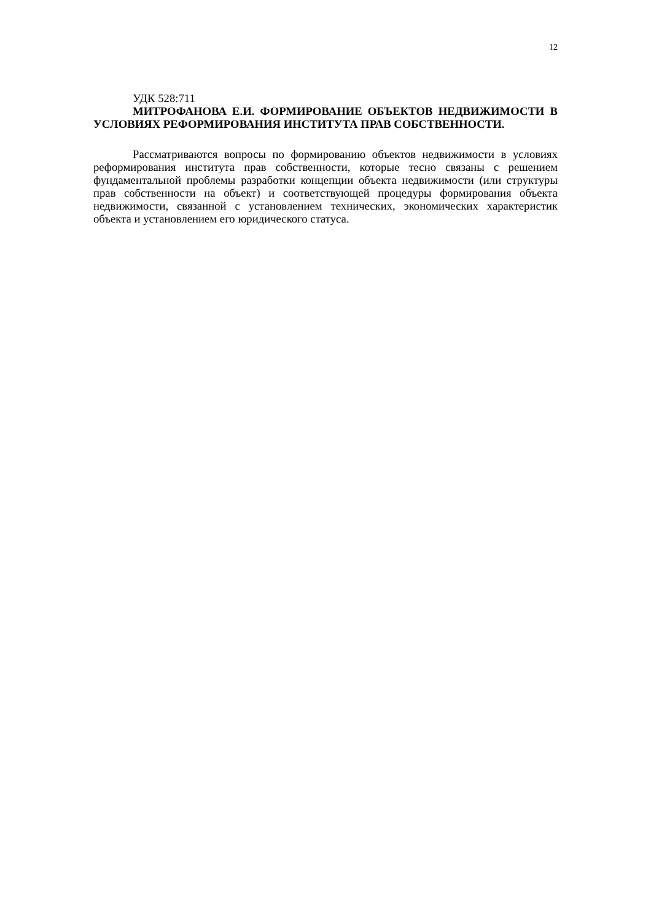12
УДК 528:711
МИТРОФАНОВА Е.И. ФОРМИРОВАНИЕ ОБЪЕКТОВ НЕДВИЖИМОСТИ В УСЛОВИЯХ РЕФОРМИРОВАНИЯ ИНСТИТУТА ПРАВ СОБСТВЕННОСТИ.
Рассматриваются вопросы по формированию объектов недвижимости в условиях реформирования института прав собственности, которые тесно связаны с решением фундаментальной проблемы разработки концепции объекта недвижимости (или структуры прав собственности на объект) и соответствующей процедуры формирования объекта недвижимости, связанной с установлением технических, экономических характеристик объекта и установлением его юридического статуса.